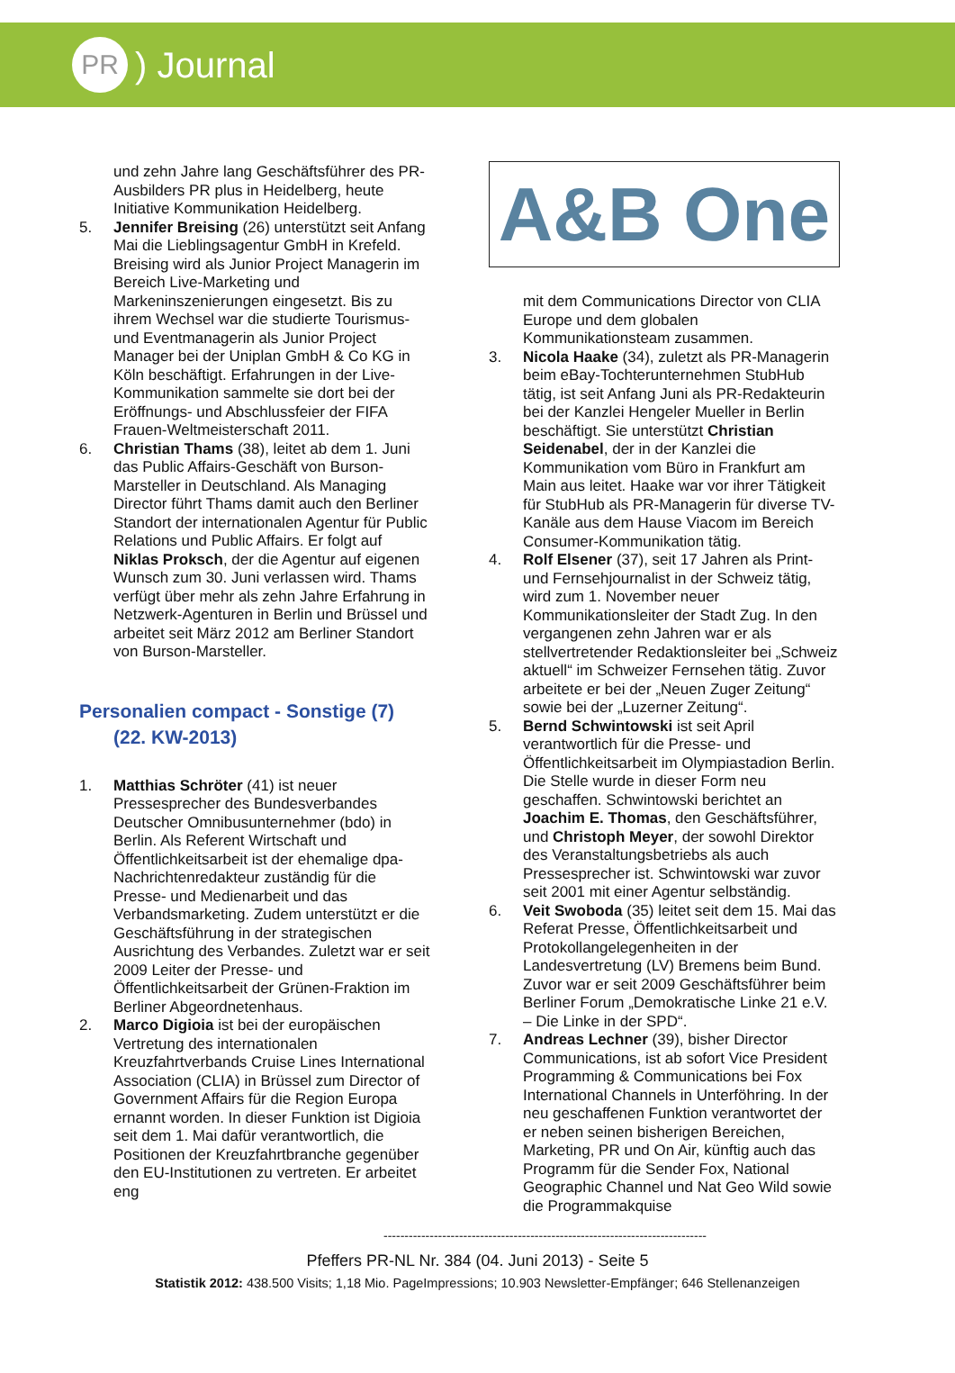PR
) Journal
und zehn Jahre lang Geschäftsführer des PR-Ausbilders PR plus in Heidelberg, heute Initiative Kommunikation Heidelberg.
5. Jennifer Breising (26) unterstützt seit Anfang Mai die Lieblingsagentur GmbH in Krefeld. Breising wird als Junior Project Managerin im Bereich Live-Marketing und Markeninszenierungen eingesetzt. Bis zu ihrem Wechsel war die studierte Tourismus- und Eventmanagerin als Junior Project Manager bei der Uniplan GmbH & Co KG in Köln beschäftigt. Erfahrungen in der Live-Kommunikation sammelte sie dort bei der Eröffnungs- und Abschlussfeier der FIFA Frauen-Weltmeisterschaft 2011.
6. Christian Thams (38), leitet ab dem 1. Juni das Public Affairs-Geschäft von Burson-Marsteller in Deutschland. Als Managing Director führt Thams damit auch den Berliner Standort der internationalen Agentur für Public Relations und Public Affairs. Er folgt auf Niklas Proksch, der die Agentur auf eigenen Wunsch zum 30. Juni verlassen wird. Thams verfügt über mehr als zehn Jahre Erfahrung in Netzwerk-Agenturen in Berlin und Brüssel und arbeitet seit März 2012 am Berliner Standort von Burson-Marsteller.
Personalien compact - Sonstige (7)
(22. KW-2013)
1. Matthias Schröter (41) ist neuer Pressesprecher des Bundesverbandes Deutscher Omnibusunternehmer (bdo) in Berlin. Als Referent Wirtschaft und Öffentlichkeitsarbeit ist der ehemalige dpa-Nachrichtenredakteur zuständig für die Presse- und Medienarbeit und das Verbandsmarketing. Zudem unterstützt er die Geschäftsführung in der strategischen Ausrichtung des Verbandes. Zuletzt war er seit 2009 Leiter der Presse- und Öffentlichkeitsarbeit der Grünen-Fraktion im Berliner Abgeordnetenhaus.
2. Marco Digioia ist bei der europäischen Vertretung des internationalen Kreuzfahrtverbands Cruise Lines International Association (CLIA) in Brüssel zum Director of Government Affairs für die Region Europa ernannt worden. In dieser Funktion ist Digioia seit dem 1. Mai dafür verantwortlich, die Positionen der Kreuzfahrtbranche gegenüber den EU-Institutionen zu vertreten. Er arbeitet eng
A&B One
mit dem Communications Director von CLIA Europe und dem globalen Kommunikationsteam zusammen.
3. Nicola Haake (34), zuletzt als PR-Managerin beim eBay-Tochterunternehmen StubHub tätig, ist seit Anfang Juni als PR-Redakteurin bei der Kanzlei Hengeler Mueller in Berlin beschäftigt. Sie unterstützt Christian Seidenabel, der in der Kanzlei die Kommunikation vom Büro in Frankfurt am Main aus leitet. Haake war vor ihrer Tätigkeit für StubHub als PR-Managerin für diverse TV-Kanäle aus dem Hause Viacom im Bereich Consumer-Kommunikation tätig.
4. Rolf Elsener (37), seit 17 Jahren als Print- und Fernsehjournalist in der Schweiz tätig, wird zum 1. November neuer Kommunikationsleiter der Stadt Zug. In den vergangenen zehn Jahren war er als stellvertretender Redaktionsleiter bei „Schweiz aktuell“ im Schweizer Fernsehen tätig. Zuvor arbeitete er bei der „Neuen Zuger Zeitung“ sowie bei der „Luzerner Zeitung“.
5. Bernd Schwintowski ist seit April verantwortlich für die Presse- und Öffentlichkeitsarbeit im Olympiastadion Berlin. Die Stelle wurde in dieser Form neu geschaffen. Schwintowski berichtet an Joachim E. Thomas, den Geschäftsführer, und Christoph Meyer, der sowohl Direktor des Veranstaltungsbetriebs als auch Pressesprecher ist. Schwintowski war zuvor seit 2001 mit einer Agentur selbständig.
6. Veit Swoboda (35) leitet seit dem 15. Mai das Referat Presse, Öffentlichkeitsarbeit und Protokollangelegenheiten in der Landesvertretung (LV) Bremens beim Bund. Zuvor war er seit 2009 Geschäftsführer beim Berliner Forum „Demokratische Linke 21 e.V. – Die Linke in der SPD“.
7. Andreas Lechner (39), bisher Director Communications, ist ab sofort Vice President Programming & Communications bei Fox International Channels in Unterföhring. In der neu geschaffenen Funktion verantwortet der er neben seinen bisherigen Bereichen, Marketing, PR und On Air, künftig auch das Programm für die Sender Fox, National Geographic Channel und Nat Geo Wild sowie die Programmakquise
-----------------------------------------------------------------------------
Pfeffers PR-NL Nr. 384 (04. Juni 2013) - Seite 5
Statistik 2012: 438.500 Visits; 1,18 Mio. PageImpressions; 10.903 Newsletter-Empfänger; 646 Stellenanzeigen